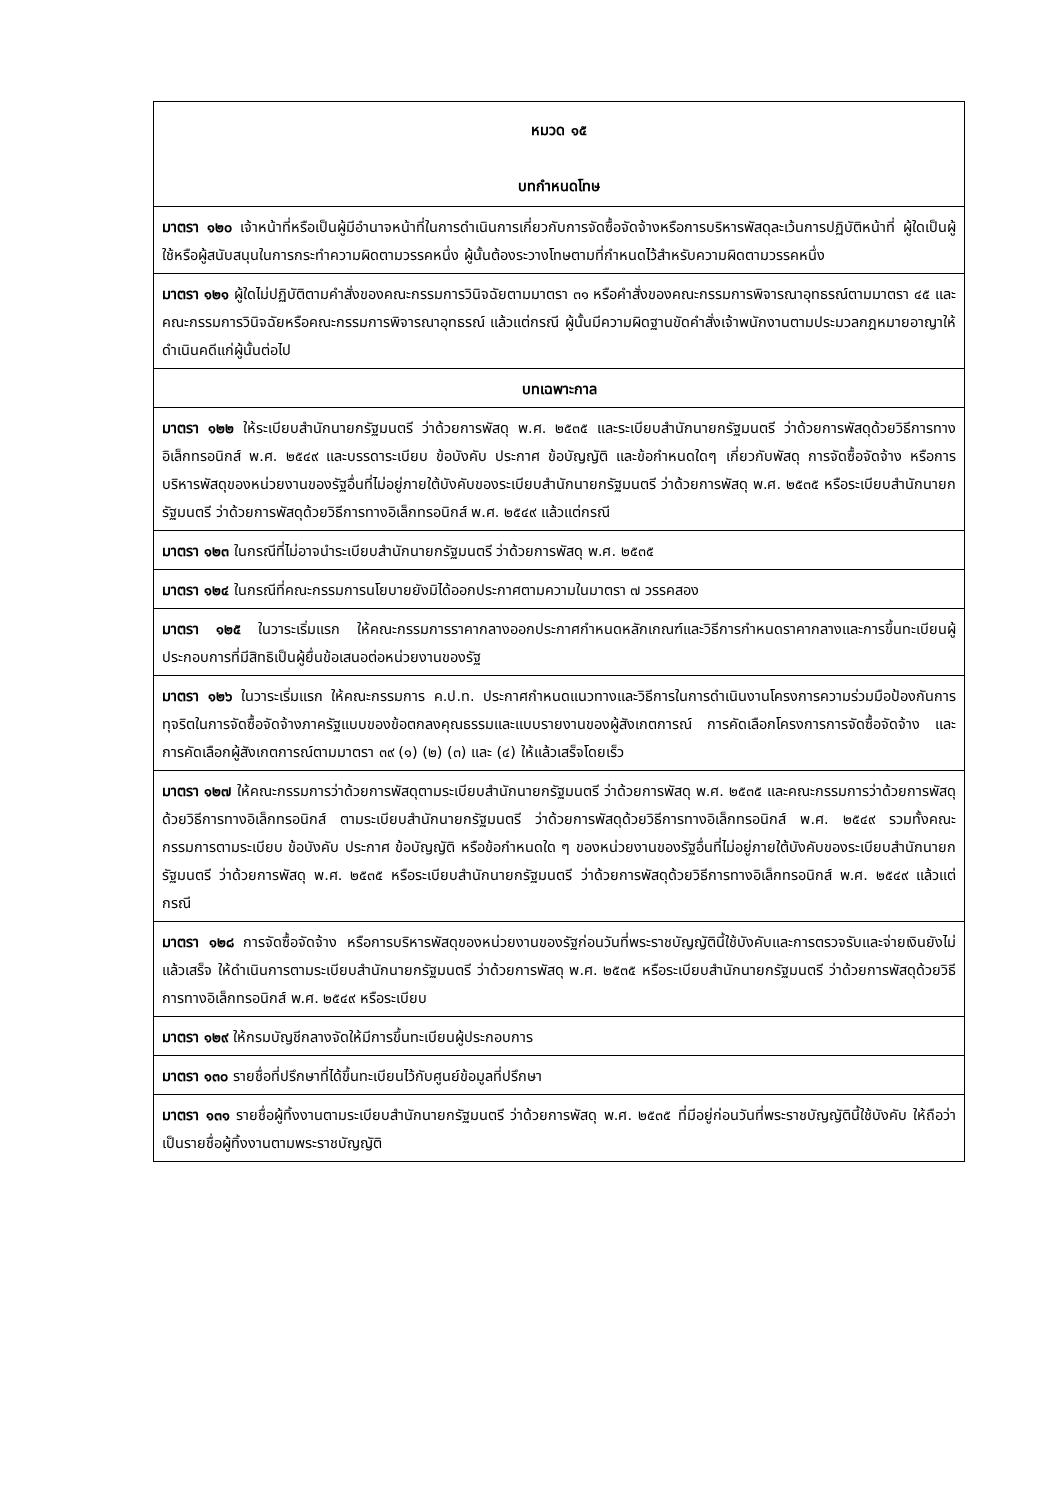| หมวด ๑๕ บทกำหนดโทษ |
| มาตรา ๑๒๐ เจ้าหน้าที่หรือเป็นผู้มีอำนาจหน้าที่ในการดำเนินการเกี่ยวกับการจัดซื้อจัดจ้างหรือการบริหารพัสดุละเว้นการปฏิบัติหน้าที่ ผู้ใดเป็นผู้ใช้หรือผู้สนับสนุนในการกระทำความผิดตามวรรคหนึ่ง ผู้นั้นต้องระวางโทษตามที่กำหนดไว้สำหรับความผิดตามวรรคหนึ่ง |
| มาตรา ๑๒๑ ผู้ใดไม่ปฏิบัติตามคำสั่งของคณะกรรมการวินิจฉัยตามมาตรา ๓๑ หรือคำสั่งของคณะกรรมการพิจารณาอุทธรณ์ตามมาตรา ๔๕ และคณะกรรมการวินิจฉัยหรือคณะกรรมการพิจารณาอุทธรณ์ แล้วแต่กรณี ผู้นั้นมีความผิดฐานขัดคำสั่งเจ้าพนักงานตามประมวลกฎหมายอาญาให้ดำเนินคดีแก่ผู้นั้นต่อไป |
| บทเฉพาะกาล |
| มาตรา ๑๒๒ ให้ระเบียบสำนักนายกรัฐมนตรี ว่าด้วยการพัสดุ พ.ศ. ๒๕๓๕ และระเบียบสำนักนายกรัฐมนตรี ว่าด้วยการพัสดุด้วยวิธีการทางอิเล็กทรอนิกส์ พ.ศ. ๒๕๔๙ และบรรดาระเบียบ ข้อบังคับ ประกาศ ข้อบัญญัติ และข้อกำหนดใดๆ เกี่ยวกับพัสดุ การจัดซื้อจัดจ้าง หรือการบริหารพัสดุของหน่วยงานของรัฐอื่นที่ไม่อยู่ภายใต้บังคับของระเบียบสำนักนายกรัฐมนตรี ว่าด้วยการพัสดุ พ.ศ. ๒๕๓๕ หรือระเบียบสำนักนายกรัฐมนตรี ว่าด้วยการพัสดุด้วยวิธีการทางอิเล็กทรอนิกส์ พ.ศ. ๒๕๔๙ แล้วแต่กรณี |
| มาตรา ๑๒๓ ในกรณีที่ไม่อาจนำระเบียบสำนักนายกรัฐมนตรี ว่าด้วยการพัสดุ พ.ศ. ๒๕๓๕ |
| มาตรา ๑๒๔ ในกรณีที่คณะกรรมการนโยบายยังมิได้ออกประกาศตามความในมาตรา ๗ วรรคสอง |
| มาตรา ๑๒๕ ในวาระเริ่มแรก ให้คณะกรรมการราคากลางออกประกาศกำหนดหลักเกณฑ์และวิธีการกำหนดราคากลางและการขึ้นทะเบียนผู้ประกอบการที่มีสิทธิเป็นผู้ยื่นข้อเสนอต่อหน่วยงานของรัฐ |
| มาตรา ๑๒๖ ในวาระเริ่มแรก ให้คณะกรรมการ ค.ป.ท. ประกาศกำหนดแนวทางและวิธีการในการดำเนินงานโครงการความร่วมมือป้องกันการทุจริตในการจัดซื้อจัดจ้างภาครัฐแบบของข้อตกลงคุณธรรมและแบบรายงานของผู้สังเกตการณ์ การคัดเลือกโครงการการจัดซื้อจัดจ้าง และการคัดเลือกผู้สังเกตการณ์ตามมาตรา ๓๙ (๑) (๒) (๓) และ (๔) ให้แล้วเสร็จโดยเร็ว |
| มาตรา ๑๒๗ ให้คณะกรรมการว่าด้วยการพัสดุตามระเบียบสำนักนายกรัฐมนตรี ว่าด้วยการพัสดุ พ.ศ. ๒๕๓๕ และคณะกรรมการว่าด้วยการพัสดุด้วยวิธีการทางอิเล็กทรอนิกส์ ตามระเบียบสำนักนายกรัฐมนตรี ว่าด้วยการพัสดุด้วยวิธีการทางอิเล็กทรอนิกส์ พ.ศ. ๒๕๔๙ รวมทั้งคณะกรรมการตามระเบียบ ข้อบังคับ ประกาศ ข้อบัญญัติ หรือข้อกำหนดใด ๆ ของหน่วยงานของรัฐอื่นที่ไม่อยู่ภายใต้บังคับของระเบียบสำนักนายกรัฐมนตรี ว่าด้วยการพัสดุ พ.ศ. ๒๕๓๕ หรือระเบียบสำนักนายกรัฐมนตรี ว่าด้วยการพัสดุด้วยวิธีการทางอิเล็กทรอนิกส์ พ.ศ. ๒๕๔๙ แล้วแต่กรณี |
| มาตรา ๑๒๘ การจัดซื้อจัดจ้าง หรือการบริหารพัสดุของหน่วยงานของรัฐก่อนวันที่พระราชบัญญัตินี้ใช้บังคับและการตรวจรับและจ่ายเงินยังไม่แล้วเสร็จ ให้ดำเนินการตามระเบียบสำนักนายกรัฐมนตรี ว่าด้วยการพัสดุ พ.ศ. ๒๕๓๕ หรือระเบียบสำนักนายกรัฐมนตรี ว่าด้วยการพัสดุด้วยวิธีการทางอิเล็กทรอนิกส์ พ.ศ. ๒๕๔๙ หรือระเบียบ |
| มาตรา ๑๒๙ ให้กรมบัญชีกลางจัดให้มีการขึ้นทะเบียนผู้ประกอบการ |
| มาตรา ๑๓๐ รายชื่อที่ปรึกษาที่ได้ขึ้นทะเบียนไว้กับศูนย์ข้อมูลที่ปรึกษา |
| มาตรา ๑๓๑ รายชื่อผู้ทิ้งงานตามระเบียบสำนักนายกรัฐมนตรี ว่าด้วยการพัสดุ พ.ศ. ๒๕๓๕ ที่มีอยู่ก่อนวันที่พระราชบัญญัตินี้ใช้บังคับ ให้ถือว่าเป็นรายชื่อผู้ทิ้งงานตามพระราชบัญญัติ |